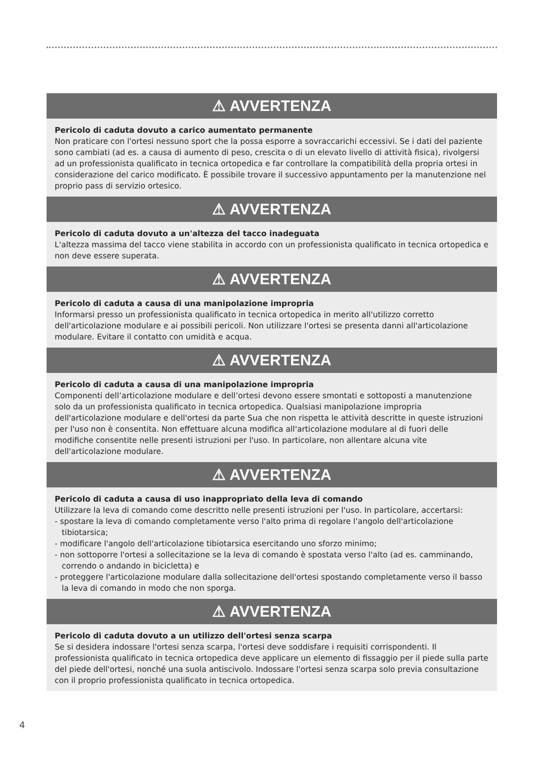⚠ AVVERTENZA
Pericolo di caduta dovuto a carico aumentato permanente
Non praticare con l'ortesi nessuno sport che la possa esporre a sovraccarichi eccessivi. Se i dati del paziente sono cambiati (ad es. a causa di aumento di peso, crescita o di un elevato livello di attività fisica), rivolgersi ad un professionista qualificato in tecnica ortopedica e far controllare la compatibilità della propria ortesi in considerazione del carico modificato. È possibile trovare il successivo appuntamento per la manutenzione nel proprio pass di servizio ortesico.
⚠ AVVERTENZA
Pericolo di caduta dovuto a un'altezza del tacco inadeguata
L'altezza massima del tacco viene stabilita in accordo con un professionista qualificato in tecnica ortopedica e non deve essere superata.
⚠ AVVERTENZA
Pericolo di caduta a causa di una manipolazione impropria
Informarsi presso un professionista qualificato in tecnica ortopedica in merito all'utilizzo corretto dell'articolazione modulare e ai possibili pericoli. Non utilizzare l'ortesi se presenta danni all'articolazione modulare. Evitare il contatto con umidità e acqua.
⚠ AVVERTENZA
Pericolo di caduta a causa di una manipolazione impropria
Componenti dell’articolazione modulare e dell’ortesi devono essere smontati e sottoposti a manutenzione solo da un professionista qualificato in tecnica ortopedica. Qualsiasi manipolazione impropria dell'articolazione modulare e dell'ortesi da parte Sua che non rispetta le attività descritte in queste istruzioni per l'uso non è consentita. Non effettuare alcuna modifica all'articolazione modulare al di fuori delle modifiche consentite nelle presenti istruzioni per l'uso. In particolare, non allentare alcuna vite dell'articolazione modulare.
⚠ AVVERTENZA
Pericolo di caduta a causa di uso inappropriato della leva di comando
Utilizzare la leva di comando come descritto nelle presenti istruzioni per l'uso. In particolare, accertarsi:
- spostare la leva di comando completamente verso l'alto prima di regolare l'angolo dell'articolazione tibiotarsica;
- modificare l'angolo dell'articolazione tibiotarsica esercitando uno sforzo minimo;
- non sottoporre l'ortesi a sollecitazione se la leva di comando è spostata verso l'alto (ad es. camminando, correndo o andando in bicicletta) e
- proteggere l'articolazione modulare dalla sollecitazione dell'ortesi spostando completamente verso il basso la leva di comando in modo che non sporga.
⚠ AVVERTENZA
Pericolo di caduta dovuto a un utilizzo dell'ortesi senza scarpa
Se si desidera indossare l'ortesi senza scarpa, l'ortesi deve soddisfare i requisiti corrispondenti. Il professionista qualificato in tecnica ortopedica deve applicare un elemento di fissaggio per il piede sulla parte del piede dell'ortesi, nonché una suola antiscivolo. Indossare l'ortesi senza scarpa solo previa consultazione con il proprio professionista qualificato in tecnica ortopedica.
4